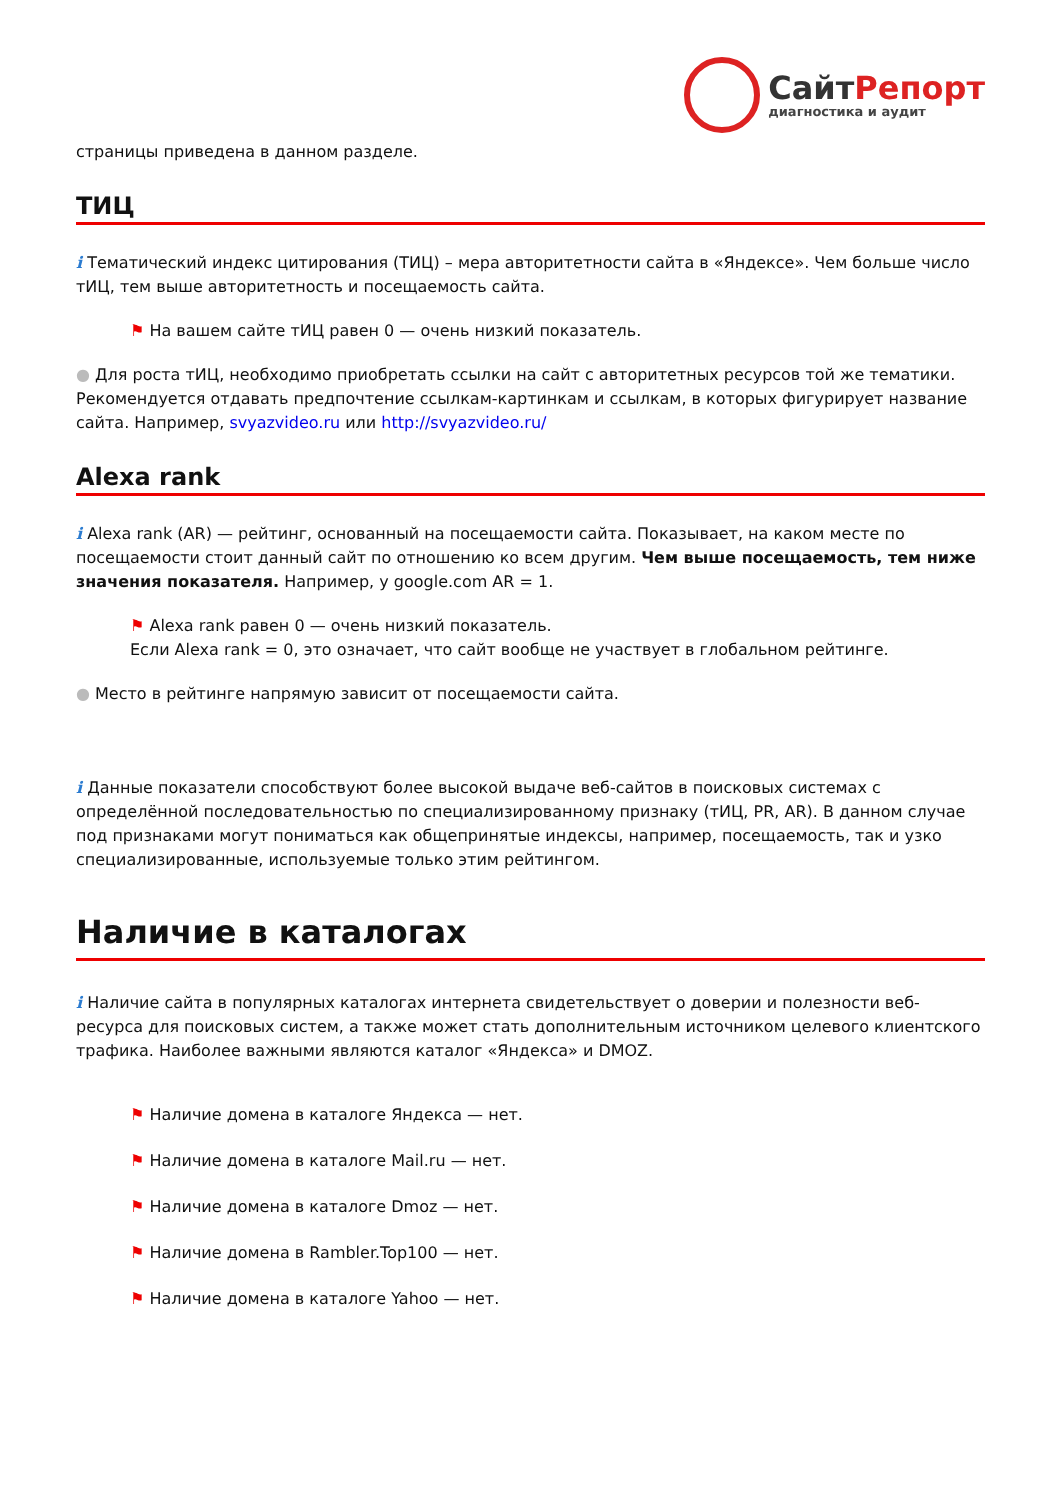СайтРепорт
диагностика и аудит
страницы приведена в данном разделе.
ТИЦ
i Тематический индекс цитирования (ТИЦ) – мера авторитетности сайта в «Яндексе». Чем больше число тИЦ, тем выше авторитетность и посещаемость сайта.
⚑ На вашем сайте тИЦ равен 0 — очень низкий показатель.
● Для роста тИЦ, необходимо приобретать ссылки на сайт с авторитетных ресурсов той же тематики. Рекомендуется отдавать предпочтение ссылкам-картинкам и ссылкам, в которых фигурирует название сайта. Например, svyazvideo.ru или http://svyazvideo.ru/
Alexa rank
i Alexa rank (AR) — рейтинг, основанный на посещаемости сайта. Показывает, на каком месте по посещаемости стоит данный сайт по отношению ко всем другим. Чем выше посещаемость, тем ниже значения показателя. Например, у google.com AR = 1.
⚑ Alexa rank равен 0 — очень низкий показатель.
Если Alexa rank = 0, это означает, что сайт вообще не участвует в глобальном рейтинге.
● Место в рейтинге напрямую зависит от посещаемости сайта.
i Данные показатели способствуют более высокой выдаче веб-сайтов в поисковых системах с определённой последовательностью по специализированному признаку (тИЦ, PR, AR). В данном случае под признаками могут пониматься как общепринятые индексы, например, посещаемость, так и узко специализированные, используемые только этим рейтингом.
Наличие в каталогах
i Наличие сайта в популярных каталогах интернета свидетельствует о доверии и полезности веб-ресурса для поисковых систем, а также может стать дополнительным источником целевого клиентского трафика. Наиболее важными являются каталог «Яндекса» и DMOZ.
⚑ Наличие домена в каталоге Яндекса — нет.
⚑ Наличие домена в каталоге Mail.ru — нет.
⚑ Наличие домена в каталоге Dmoz — нет.
⚑ Наличие домена в Rambler.Top100 — нет.
⚑ Наличие домена в каталоге Yahoo — нет.